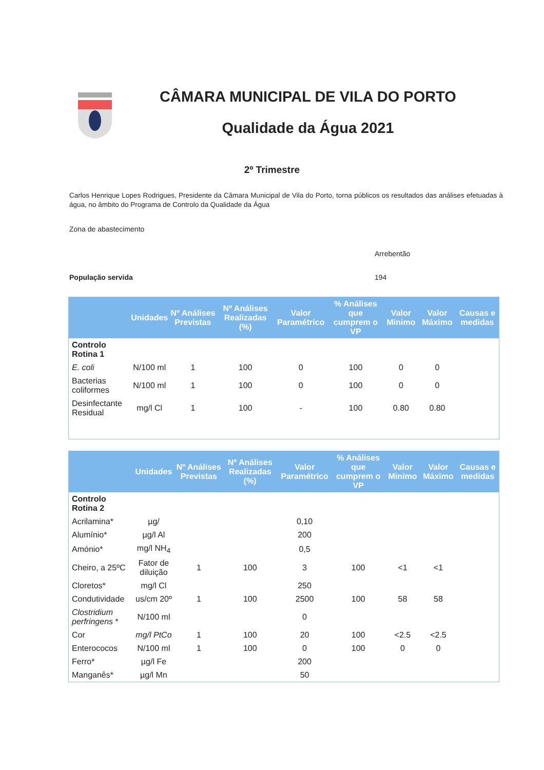CÂMARA MUNICIPAL DE VILA DO PORTO
Qualidade da Água 2021
2º Trimestre
Carlos Henrique Lopes Rodrigues, Presidente da Câmara Municipal de Vila do Porto, torna públicos os resultados das análises efetuadas à água, no âmbito do Programa de Controlo da Qualidade da Água
Zona de abastecimento
Arrebentão
População servida 194
| | Unidades | Nº Análises Previstas | Nº Análises Realizadas (%) | Valor Paramétrico | % Análises que cumprem o VP | Valor Minimo | Valor Máximo | Causas e medidas |
| --- | --- | --- | --- | --- | --- | --- | --- | --- |
| Controlo Rotina 1 | | | | | | | | |
| E. coli | N/100 ml | 1 | 100 | 0 | 100 | 0 | 0 | |
| Bacterias coliformes | N/100 ml | 1 | 100 | 0 | 100 | 0 | 0 | |
| Desinfectante Residual | mg/l Cl | 1 | 100 | - | 100 | 0.80 | 0.80 | |
| | Unidades | Nº Análises Previstas | Nº Análises Realizadas (%) | Valor Paramétrico | % Análises que cumprem o VP | Valor Minimo | Valor Máximo | Causas e medidas |
| --- | --- | --- | --- | --- | --- | --- | --- | --- |
| Controlo Rotina 2 | | | | | | | | |
| Acrilamina* | µg/ | | | 0,10 | | | | |
| Alumínio* | µg/l Al | | | 200 | | | | |
| Amónio* | mg/l NH<sub>4</sub> | | | 0,5 | | | | |
| Cheiro, a 25ºC | Fator de diluição | 1 | 100 | 3 | 100 | <1 | <1 | |
| Cloretos* | mg/l Cl | | | 250 | | | | |
| Condutividade | us/cm 20º | 1 | 100 | 2500 | 100 | 58 | 58 | |
| Clostridium perfringens * | N/100 ml | | | 0 | | | | |
| Cor | mg/l PtCo | 1 | 100 | 20 | 100 | <2.5 | <2.5 | |
| Enterococos | N/100 ml | 1 | 100 | 0 | 100 | 0 | 0 | |
| Ferro* | µg/l Fe | | | 200 | | | | |
| Manganês* | µg/l Mn | | | 50 | | | | |